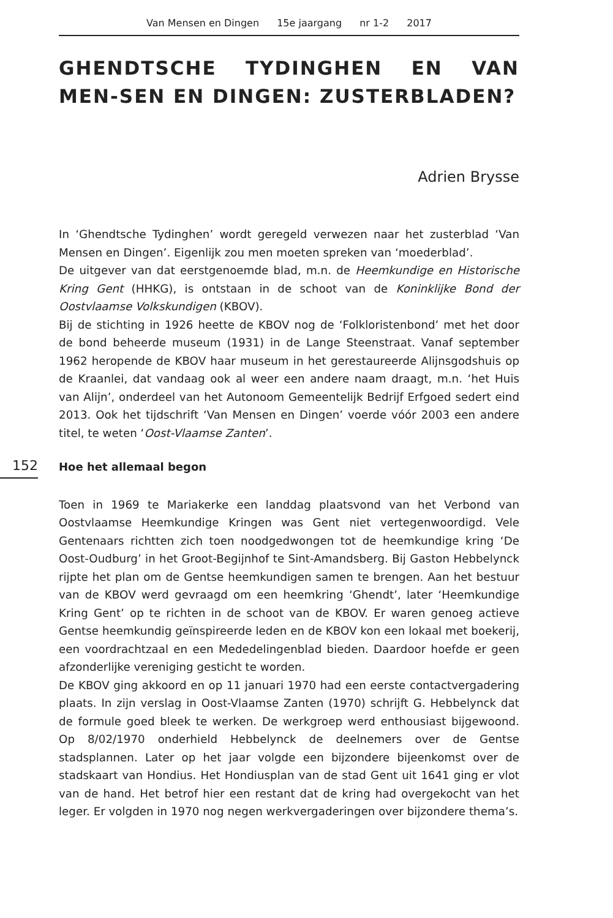Van Mensen en Dingen 15e jaargang nr 1-2 2017
GHENDTSCHE TYDINGHEN EN VAN MEN-SEN EN DINGEN: ZUSTERBLADEN?
Adrien Brysse
In ‘Ghendtsche Tydinghen’ wordt geregeld verwezen naar het zusterblad ‘Van Mensen en Dingen’. Eigenlijk zou men moeten spreken van ‘moederblad’.
De uitgever van dat eerstgenoemde blad, m.n. de Heemkundige en Historische Kring Gent (HHKG), is ontstaan in de schoot van de Koninklijke Bond der Oostvlaamse Volkskundigen (KBOV).
Bij de stichting in 1926 heette de KBOV nog de ‘Folkloristenbond’ met het door de bond beheerde museum (1931) in de Lange Steenstraat. Vanaf september 1962 heropende de KBOV haar museum in het gerestaureerde Alijnsgodshuis op de Kraanlei, dat vandaag ook al weer een andere naam draagt, m.n. ‘het Huis van Alijn’, onderdeel van het Autonoom Gemeentelijk Bedrijf Erfgoed sedert eind 2013. Ook het tijdschrift ‘Van Mensen en Dingen’ voerde vóór 2003 een andere titel, te weten ‘Oost-Vlaamse Zanten’.
152
Hoe het allemaal begon
Toen in 1969 te Mariakerke een landdag plaatsvond van het Verbond van Oostvlaamse Heemkundige Kringen was Gent niet vertegenwoordigd. Vele Gentenaars richtten zich toen noodgedwongen tot de heemkundige kring ‘De Oost-Oudburg’ in het Groot-Begijnhof te Sint-Amandsberg. Bij Gaston Hebbelynck rijpte het plan om de Gentse heemkundigen samen te brengen. Aan het bestuur van de KBOV werd gevraagd om een heemkring ‘Ghendt’, later ‘Heemkundige Kring Gent’ op te richten in de schoot van de KBOV. Er waren genoeg actieve Gentse heemkundig geïnspireerde leden en de KBOV kon een lokaal met boekerij, een voordrachtzaal en een Mededelingenblad bieden. Daardoor hoefde er geen afzonderlijke vereniging gesticht te worden.
De KBOV ging akkoord en op 11 januari 1970 had een eerste contactvergadering plaats. In zijn verslag in Oost-Vlaamse Zanten (1970) schrijft G. Hebbelynck dat de formule goed bleek te werken. De werkgroep werd enthousiast bijgewoond. Op 8/02/1970 onderhield Hebbelynck de deelnemers over de Gentse stadsplannen. Later op het jaar volgde een bijzondere bijeenkomst over de stadskaart van Hondius. Het Hondiusplan van de stad Gent uit 1641 ging er vlot van de hand. Het betrof hier een restant dat de kring had overgekocht van het leger. Er volgden in 1970 nog negen werkvergaderingen over bijzondere thema’s.